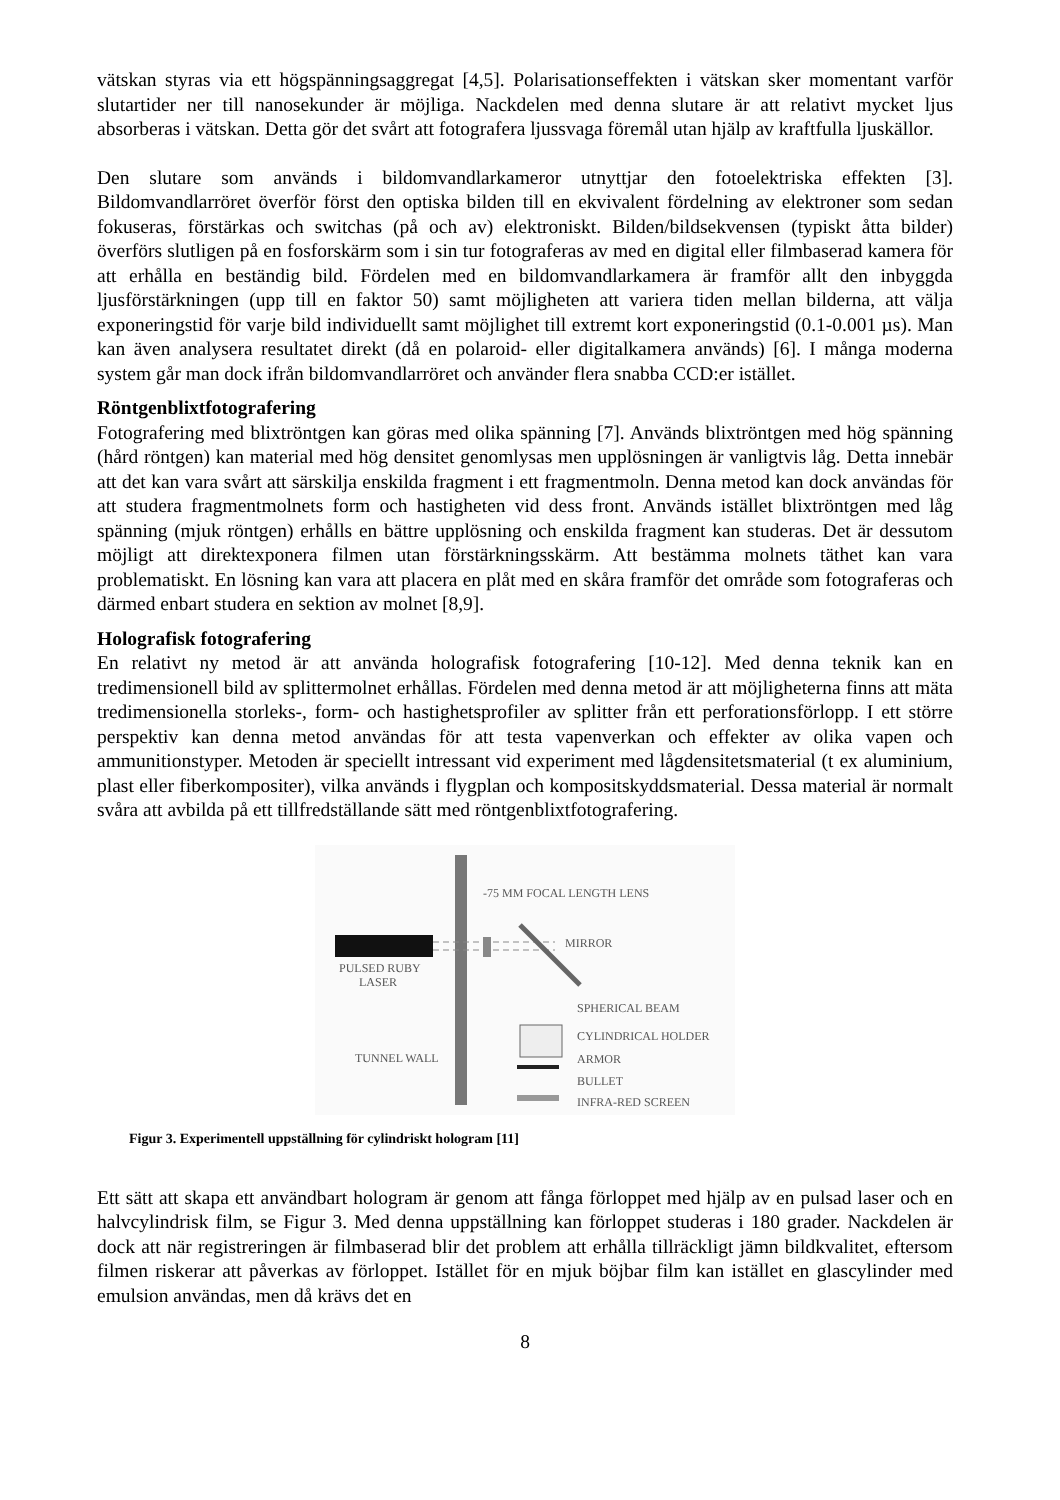vätskan styras via ett högspänningsaggregat [4,5]. Polarisationseffekten i vätskan sker momentant varför slutartider ner till nanosekunder är möjliga. Nackdelen med denna slutare är att relativt mycket ljus absorberas i vätskan. Detta gör det svårt att fotografera ljussvaga föremål utan hjälp av kraftfulla ljuskällor.
Den slutare som används i bildomvandlarkameror utnyttjar den fotoelektriska effekten [3]. Bildomvandlarröret överför först den optiska bilden till en ekvivalent fördelning av elektroner som sedan fokuseras, förstärkas och switchas (på och av) elektroniskt. Bilden/bildsekvensen (typiskt åtta bilder) överförs slutligen på en fosforskärm som i sin tur fotograferas av med en digital eller filmbaserad kamera för att erhålla en beständig bild. Fördelen med en bildomvandlarkamera är framför allt den inbyggda ljusförstärkningen (upp till en faktor 50) samt möjligheten att variera tiden mellan bilderna, att välja exponeringstid för varje bild individuellt samt möjlighet till extremt kort exponeringstid (0.1-0.001 µs). Man kan även analysera resultatet direkt (då en polaroid- eller digitalkamera används) [6]. I många moderna system går man dock ifrån bildomvandlarröret och använder flera snabba CCD:er istället.
Röntgenblixtfotografering
Fotografering med blixtröntgen kan göras med olika spänning [7]. Används blixtröntgen med hög spänning (hård röntgen) kan material med hög densitet genomlysas men upplösningen är vanligtvis låg. Detta innebär att det kan vara svårt att särskilja enskilda fragment i ett fragmentmoln. Denna metod kan dock användas för att studera fragmentmolnets form och hastigheten vid dess front. Används istället blixtröntgen med låg spänning (mjuk röntgen) erhålls en bättre upplösning och enskilda fragment kan studeras. Det är dessutom möjligt att direktexponera filmen utan förstärkningsskärm. Att bestämma molnets täthet kan vara problematiskt. En lösning kan vara att placera en plåt med en skåra framför det område som fotograferas och därmed enbart studera en sektion av molnet [8,9].
Holografisk fotografering
En relativt ny metod är att använda holografisk fotografering [10-12]. Med denna teknik kan en tredimensionell bild av splittermolnet erhållas. Fördelen med denna metod är att möjligheterna finns att mäta tredimensionella storleks-, form- och hastighetsprofiler av splitter från ett perforationsförlopp. I ett större perspektiv kan denna metod användas för att testa vapenverkan och effekter av olika vapen och ammunitionstyper. Metoden är speciellt intressant vid experiment med lågdensitetsmaterial (t ex aluminium, plast eller fiberkompositer), vilka används i flygplan och kompositskyddsmaterial. Dessa material är normalt svåra att avbilda på ett tillfredställande sätt med röntgenblixtfotografering.
-75 MM FOCAL LENGTH LENS
MIRROR
PULSED RUBY
LASER
SPHERICAL BEAM
CYLINDRICAL HOLDER
ARMOR
BULLET
INFRA-RED SCREEN
TUNNEL WALL
Figur 3. Experimentell uppställning för cylindriskt hologram [11]
Ett sätt att skapa ett användbart hologram är genom att fånga förloppet med hjälp av en pulsad laser och en halvcylindrisk film, se Figur 3. Med denna uppställning kan förloppet studeras i 180 grader. Nackdelen är dock att när registreringen är filmbaserad blir det problem att erhålla tillräckligt jämn bildkvalitet, eftersom filmen riskerar att påverkas av förloppet. Istället för en mjuk böjbar film kan istället en glascylinder med emulsion användas, men då krävs det en
8